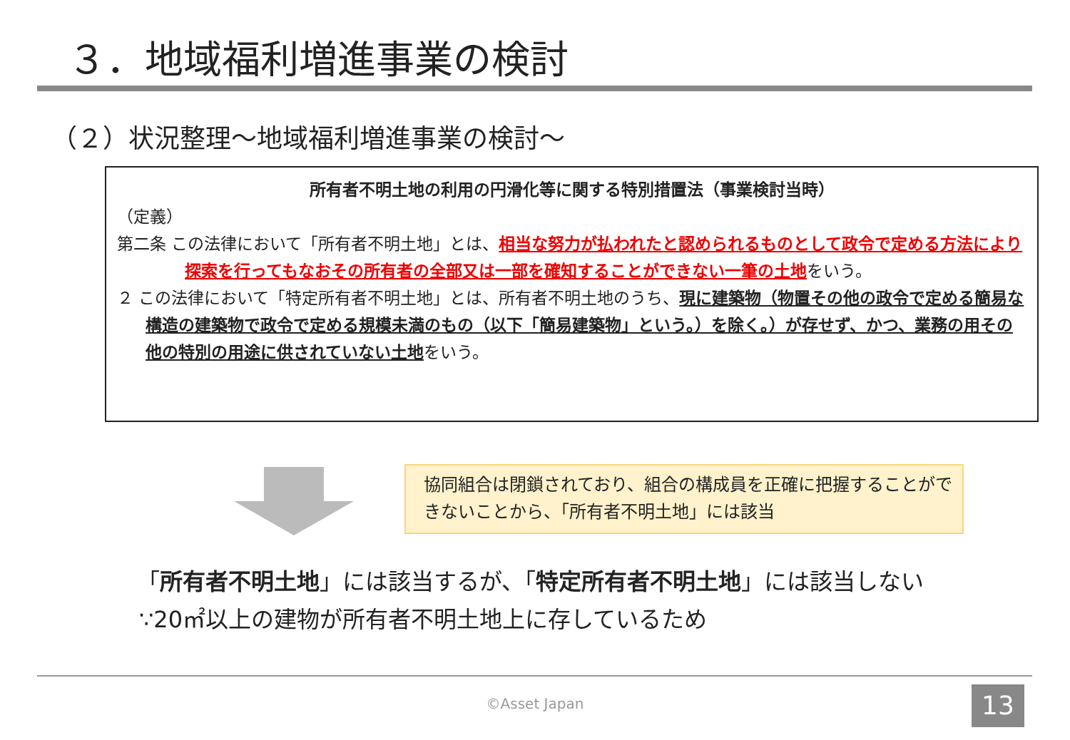３．地域福利増進事業の検討
（２）状況整理～地域福利増進事業の検討～
所有者不明土地の利用の円滑化等に関する特別措置法（事業検討当時）
（定義）
第二条 この法律において「所有者不明土地」とは、相当な努力が払われたと認められるものとして政令で定める方法により探索を行ってもなおその所有者の全部又は一部を確知することができない一筆の土地をいう。
２ この法律において「特定所有者不明土地」とは、所有者不明土地のうち、現に建築物（物置その他の政令で定める簡易な構造の建築物で政令で定める規模未満のもの（以下「簡易建築物」という。）を除く。）が存せず、かつ、業務の用その他の特別の用途に供されていない土地をいう。
協同組合は閉鎖されており、組合の構成員を正確に把握することができないことから、「所有者不明土地」には該当
「所有者不明土地」には該当するが、「特定所有者不明土地」には該当しない
∵20㎡以上の建物が所有者不明土地上に存しているため
©Asset Japan 13